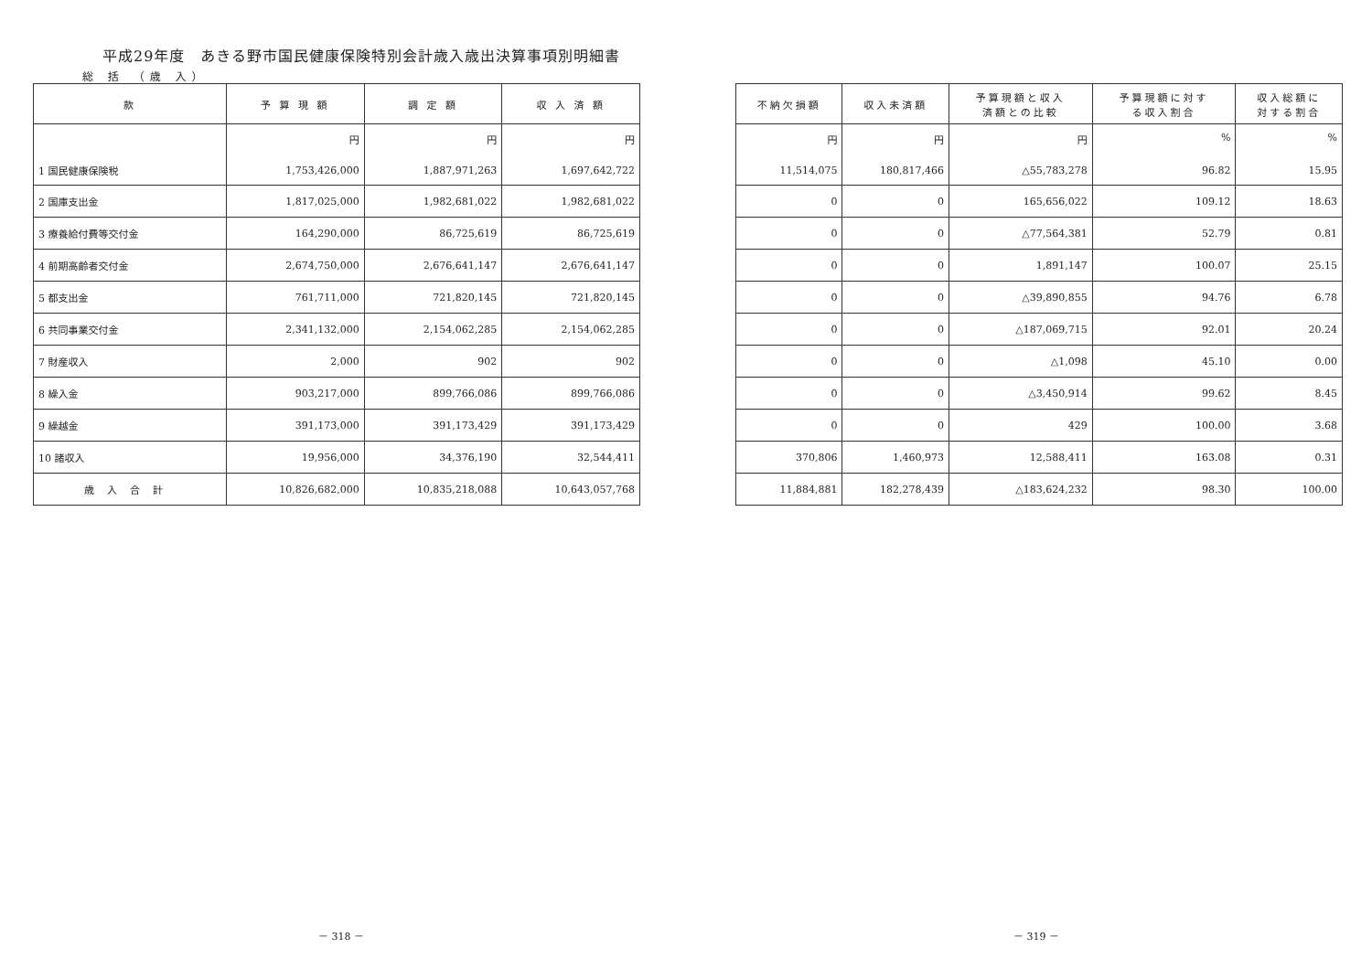平成29年度　あきる野市国民健康保険特別会計歳入歳出決算事項別明細書
総 括 （歳 入）
| 款 | 予 算 現 額 | 調 定 額 | 収 入 済 額 |
| --- | --- | --- | --- |
| | 円 | 円 | 円 |
| 1 国民健康保険税 | 1,753,426,000 | 1,887,971,263 | 1,697,642,722 |
| 2 国庫支出金 | 1,817,025,000 | 1,982,681,022 | 1,982,681,022 |
| 3 療養給付費等交付金 | 164,290,000 | 86,725,619 | 86,725,619 |
| 4 前期高齢者交付金 | 2,674,750,000 | 2,676,641,147 | 2,676,641,147 |
| 5 都支出金 | 761,711,000 | 721,820,145 | 721,820,145 |
| 6 共同事業交付金 | 2,341,132,000 | 2,154,062,285 | 2,154,062,285 |
| 7 財産収入 | 2,000 | 902 | 902 |
| 8 繰入金 | 903,217,000 | 899,766,086 | 899,766,086 |
| 9 繰越金 | 391,173,000 | 391,173,429 | 391,173,429 |
| 10 諸収入 | 19,956,000 | 34,376,190 | 32,544,411 |
| 歳入合計 | 10,826,682,000 | 10,835,218,088 | 10,643,057,768 |
| 不納欠損額 | 収入未済額 | 予算現額と収入 済額との比較 | 予算現額に対す る収入割合 | 収入総額に 対する割合 |
| --- | --- | --- | --- | --- |
| 円 | 円 | 円 | % | % |
| 11,514,075 | 180,817,466 | △55,783,278 | 96.82 | 15.95 |
| 0 | 0 | 165,656,022 | 109.12 | 18.63 |
| 0 | 0 | △77,564,381 | 52.79 | 0.81 |
| 0 | 0 | 1,891,147 | 100.07 | 25.15 |
| 0 | 0 | △39,890,855 | 94.76 | 6.78 |
| 0 | 0 | △187,069,715 | 92.01 | 20.24 |
| 0 | 0 | △1,098 | 45.10 | 0.00 |
| 0 | 0 | △3,450,914 | 99.62 | 8.45 |
| 0 | 0 | 429 | 100.00 | 3.68 |
| 370,806 | 1,460,973 | 12,588,411 | 163.08 | 0.31 |
| 11,884,881 | 182,278,439 | △183,624,232 | 98.30 | 100.00 |
－ 318 － － 319 －